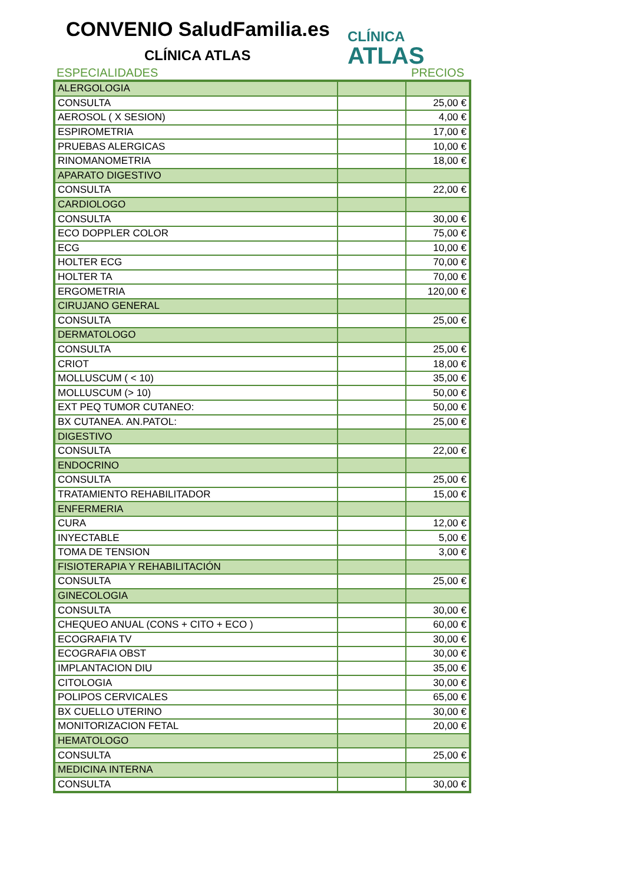CONVENIO SaludFamilia.es
CLÍNICA ATLAS
CLÍNICA
ATLAS
ESPECIALIDADES PRECIOS
| ALERGOLOGIA | | |
| CONSULTA | | 25,00 € |
| AEROSOL ( X SESION) | | 4,00 € |
| ESPIROMETRIA | | 17,00 € |
| PRUEBAS ALERGICAS | | 10,00 € |
| RINOMANOMETRIA | | 18,00 € |
| APARATO DIGESTIVO | | |
| CONSULTA | | 22,00 € |
| CARDIOLOGO | | |
| CONSULTA | | 30,00 € |
| ECO DOPPLER COLOR | | 75,00 € |
| ECG | | 10,00 € |
| HOLTER ECG | | 70,00 € |
| HOLTER TA | | 70,00 € |
| ERGOMETRIA | | 120,00 € |
| CIRUJANO GENERAL | | |
| CONSULTA | | 25,00 € |
| DERMATOLOGO | | |
| CONSULTA | | 25,00 € |
| CRIOT | | 18,00 € |
| MOLLUSCUM ( < 10) | | 35,00 € |
| MOLLUSCUM (> 10) | | 50,00 € |
| EXT PEQ TUMOR CUTANEO: | | 50,00 € |
| BX CUTANEA. AN.PATOL: | | 25,00 € |
| DIGESTIVO | | |
| CONSULTA | | 22,00 € |
| ENDOCRINO | | |
| CONSULTA | | 25,00 € |
| TRATAMIENTO REHABILITADOR | | 15,00 € |
| ENFERMERIA | | |
| CURA | | 12,00 € |
| INYECTABLE | | 5,00 € |
| TOMA DE TENSION | | 3,00 € |
| FISIOTERAPIA Y REHABILITACIÓN | | |
| CONSULTA | | 25,00 € |
| GINECOLOGIA | | |
| CONSULTA | | 30,00 € |
| CHEQUEO ANUAL (CONS + CITO + ECO ) | | 60,00 € |
| ECOGRAFIA TV | | 30,00 € |
| ECOGRAFIA OBST | | 30,00 € |
| IMPLANTACION DIU | | 35,00 € |
| CITOLOGIA | | 30,00 € |
| POLIPOS CERVICALES | | 65,00 € |
| BX CUELLO UTERINO | | 30,00 € |
| MONITORIZACION FETAL | | 20,00 € |
| HEMATOLOGO | | |
| CONSULTA | | 25,00 € |
| MEDICINA INTERNA | | |
| CONSULTA | | 30,00 € |